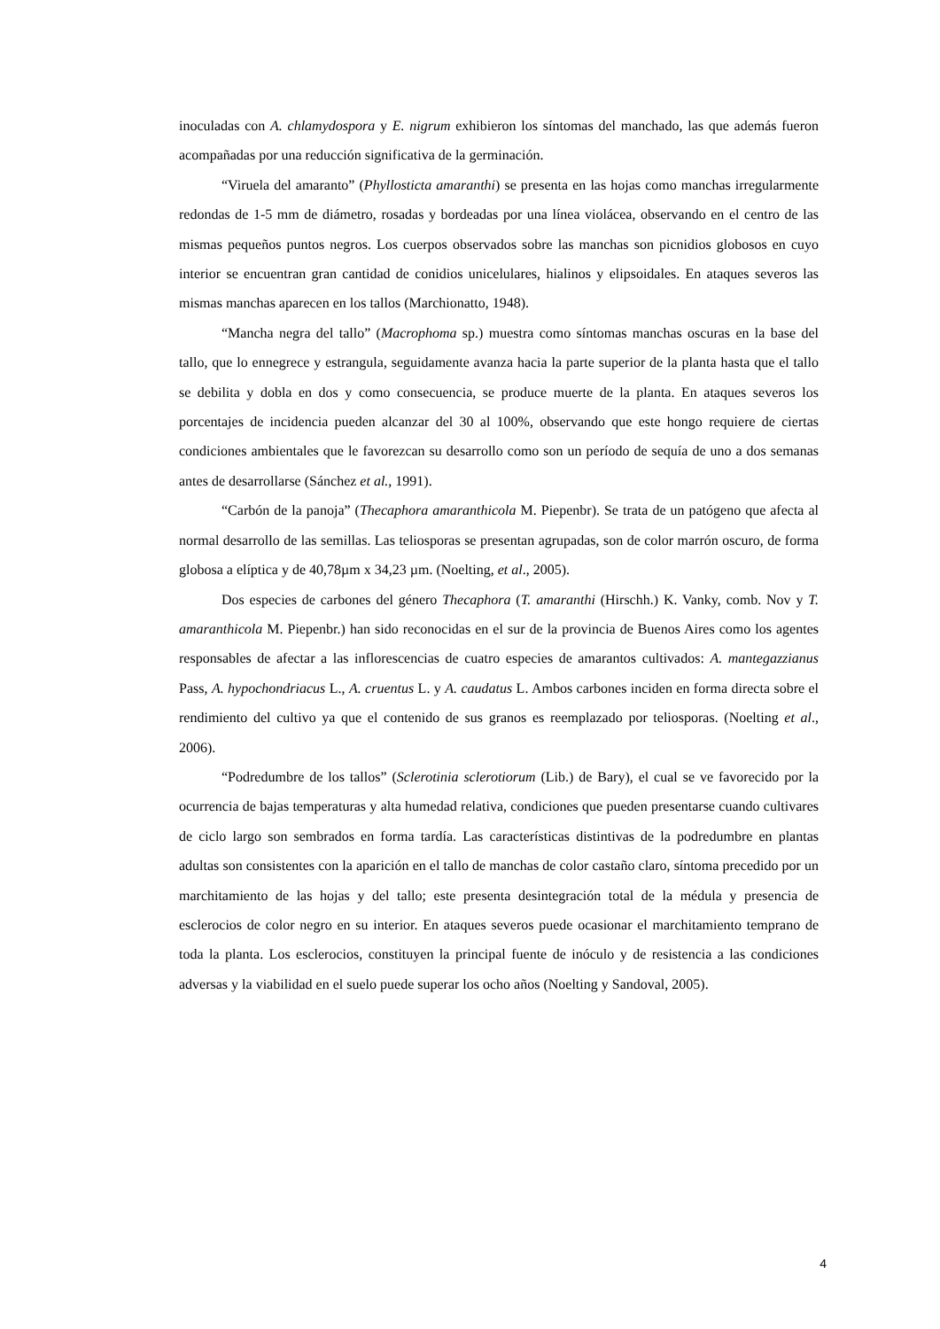inoculadas con A. chlamydospora y E. nigrum exhibieron los síntomas del manchado, las que además fueron acompañadas por una reducción significativa de la germinación.
“Viruela del amaranto” (Phyllosticta amaranthi) se presenta en las hojas como manchas irregularmente redondas de 1-5 mm de diámetro, rosadas y bordeadas por una línea violácea, observando en el centro de las mismas pequeños puntos negros. Los cuerpos observados sobre las manchas son picnidios globosos en cuyo interior se encuentran gran cantidad de conidios unicelulares, hialinos y elipsoidales. En ataques severos las mismas manchas aparecen en los tallos (Marchionatto, 1948).
“Mancha negra del tallo” (Macrophoma sp.) muestra como síntomas manchas oscuras en la base del tallo, que lo ennegrece y estrangula, seguidamente avanza hacia la parte superior de la planta hasta que el tallo se debilita y dobla en dos y como consecuencia, se produce muerte de la planta. En ataques severos los porcentajes de incidencia pueden alcanzar del 30 al 100%, observando que este hongo requiere de ciertas condiciones ambientales que le favorezcan su desarrollo como son un período de sequía de uno a dos semanas antes de desarrollarse (Sánchez et al., 1991).
“Carbón de la panoja” (Thecaphora amaranthicola M. Piepenbr). Se trata de un patógeno que afecta al normal desarrollo de las semillas. Las teliosporas se presentan agrupadas, son de color marrón oscuro, de forma globosa a elíptica y de 40,78µm x 34,23 µm. (Noelting, et al., 2005).
Dos especies de carbones del género Thecaphora (T. amaranthi (Hirschh.) K. Vanky, comb. Nov y T. amaranthicola M. Piepenbr.) han sido reconocidas en el sur de la provincia de Buenos Aires como los agentes responsables de afectar a las inflorescencias de cuatro especies de amarantos cultivados: A. mantegazzianus Pass, A. hypochondriacus L., A. cruentus L. y A. caudatus L. Ambos carbones inciden en forma directa sobre el rendimiento del cultivo ya que el contenido de sus granos es reemplazado por teliosporas. (Noelting et al., 2006).
“Podredumbre de los tallos” (Sclerotinia sclerotiorum (Lib.) de Bary), el cual se ve favorecido por la ocurrencia de bajas temperaturas y alta humedad relativa, condiciones que pueden presentarse cuando cultivares de ciclo largo son sembrados en forma tardía. Las características distintivas de la podredumbre en plantas adultas son consistentes con la aparición en el tallo de manchas de color castaño claro, síntoma precedido por un marchitamiento de las hojas y del tallo; este presenta desintegración total de la médula y presencia de esclerocios de color negro en su interior. En ataques severos puede ocasionar el marchitamiento temprano de toda la planta. Los esclerocios, constituyen la principal fuente de inóculo y de resistencia a las condiciones adversas y la viabilidad en el suelo puede superar los ocho años (Noelting y Sandoval, 2005).
4